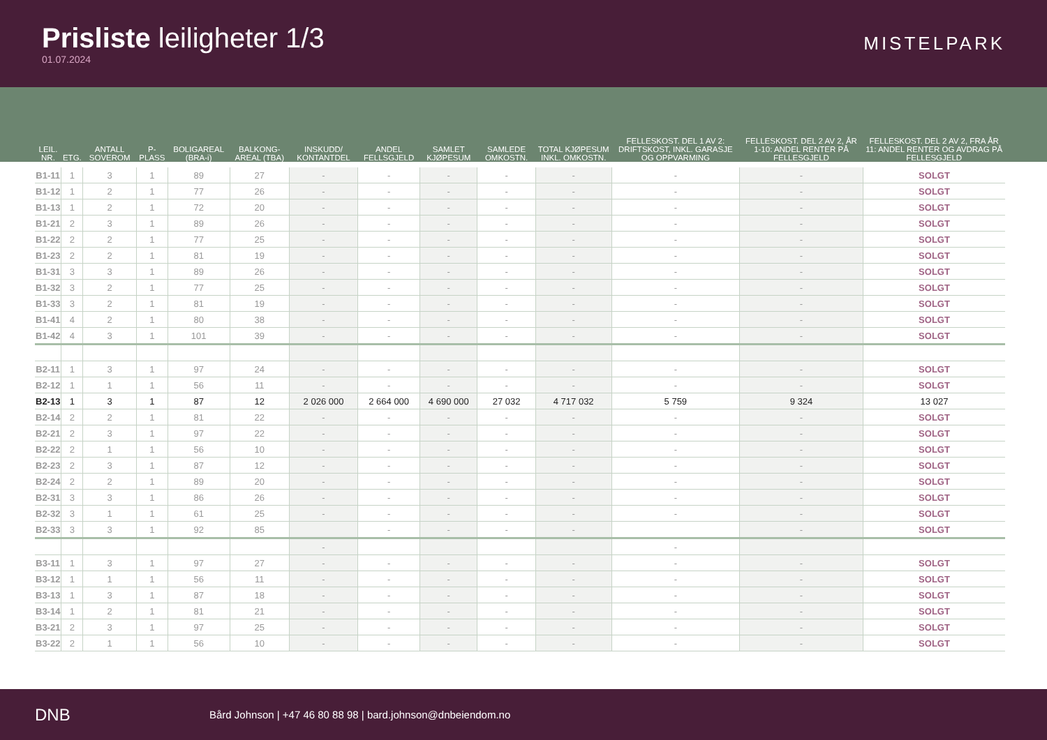Prisliste leiligheter 1/3
01.07.2024
MISTELPARK
| LEIL. NR. | ETG. | ANTALL SOVEROM | P-PLASS | BOLIGAREAL (BRA-i) | BALKONG-AREAL (TBA) | INSKUDD/ KONTANTDEL | ANDEL FELLSGJELD | SAMLET KJØPESUM | SAMLEDE OMKOSTN. | TOTAL KJØPESUM INKL. OMKOSTN. | FELLESKOST. DEL 1 AV 2: DRIFTSKOST, INKL. GARASJE OG OPPVARMING | FELLESKOST. DEL 2 AV 2, ÅR 1-10: ANDEL RENTER PÅ FELLESGJELD | FELLESKOST. DEL 2 AV 2, FRA ÅR 11: ANDEL RENTER OG AVDRAG PÅ FELLESGJELD |
| --- | --- | --- | --- | --- | --- | --- | --- | --- | --- | --- | --- | --- | --- |
| B1-11 | 1 | 3 | 1 | 89 | 27 | - | - | - | - | - | - | - | SOLGT |
| B1-12 | 1 | 2 | 1 | 77 | 26 | - | - | - | - | - | - | - | SOLGT |
| B1-13 | 1 | 2 | 1 | 72 | 20 | - | - | - | - | - | - | - | SOLGT |
| B1-21 | 2 | 3 | 1 | 89 | 26 | - | - | - | - | - | - | - | SOLGT |
| B1-22 | 2 | 2 | 1 | 77 | 25 | - | - | - | - | - | - | - | SOLGT |
| B1-23 | 2 | 2 | 1 | 81 | 19 | - | - | - | - | - | - | - | SOLGT |
| B1-31 | 3 | 3 | 1 | 89 | 26 | - | - | - | - | - | - | - | SOLGT |
| B1-32 | 3 | 2 | 1 | 77 | 25 | - | - | - | - | - | - | - | SOLGT |
| B1-33 | 3 | 2 | 1 | 81 | 19 | - | - | - | - | - | - | - | SOLGT |
| B1-41 | 4 | 2 | 1 | 80 | 38 | - | - | - | - | - | - | - | SOLGT |
| B1-42 | 4 | 3 | 1 | 101 | 39 | - | - | - | - | - | - | - | SOLGT |
| B2-11 | 1 | 3 | 1 | 97 | 24 | - | - | - | - | - | - | - | SOLGT |
| B2-12 | 1 | 1 | 1 | 56 | 11 | - | - | - | - | - | - | - | SOLGT |
| B2-13 | 1 | 3 | 1 | 87 | 12 | 2 026 000 | 2 664 000 | 4 690 000 | 27 032 | 4 717 032 | 5 759 | 9 324 | 13 027 |
| B2-14 | 2 | 2 | 1 | 81 | 22 | - | - | - | - | - | - | - | SOLGT |
| B2-21 | 2 | 3 | 1 | 97 | 22 | - | - | - | - | - | - | - | SOLGT |
| B2-22 | 2 | 1 | 1 | 56 | 10 | - | - | - | - | - | - | - | SOLGT |
| B2-23 | 2 | 3 | 1 | 87 | 12 | - | - | - | - | - | - | - | SOLGT |
| B2-24 | 2 | 2 | 1 | 89 | 20 | - | - | - | - | - | - | - | SOLGT |
| B2-31 | 3 | 3 | 1 | 86 | 26 | - | - | - | - | - | - | - | SOLGT |
| B2-32 | 3 | 1 | 1 | 61 | 25 | - | - | - | - | - | - | - | SOLGT |
| B2-33 | 3 | 3 | 1 | 92 | 85 | | - | - | - | - | | - | SOLGT |
| | | | | | | - | | | | | - | | |
| B3-11 | 1 | 3 | 1 | 97 | 27 | - | - | - | - | - | - | - | SOLGT |
| B3-12 | 1 | 1 | 1 | 56 | 11 | - | - | - | - | - | - | - | SOLGT |
| B3-13 | 1 | 3 | 1 | 87 | 18 | - | - | - | - | - | - | - | SOLGT |
| B3-14 | 1 | 2 | 1 | 81 | 21 | - | - | - | - | - | - | - | SOLGT |
| B3-21 | 2 | 3 | 1 | 97 | 25 | - | - | - | - | - | - | - | SOLGT |
| B3-22 | 2 | 1 | 1 | 56 | 10 | - | - | - | - | - | - | - | SOLGT |
DNB
Bård Johnson | +47 46 80 88 98 | bard.johnson@dnbeiendom.no